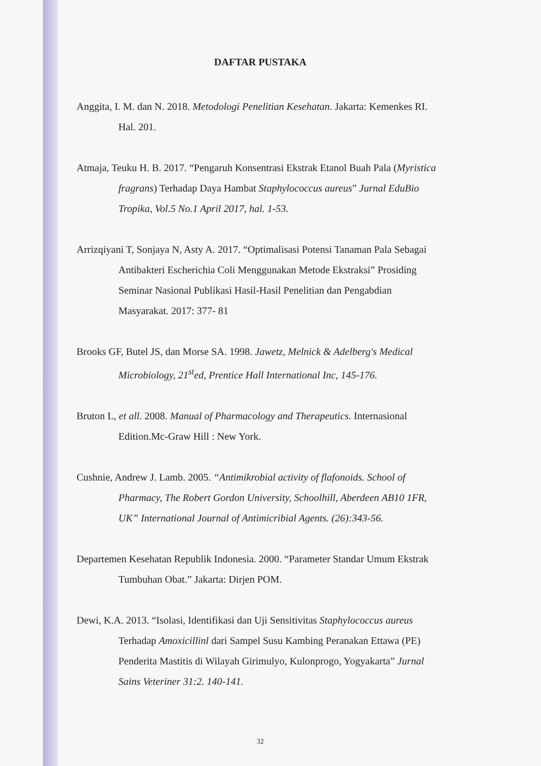DAFTAR PUSTAKA
Anggita, I. M. dan N. 2018. Metodologi Penelitian Kesehatan. Jakarta: Kemenkes RI. Hal. 201.
Atmaja, Teuku H. B. 2017. “Pengaruh Konsentrasi Ekstrak Etanol Buah Pala (Myristica fragrans) Terhadap Daya Hambat Staphylococcus aureus” Jurnal EduBio Tropika, Vol.5 No.1 April 2017, hal. 1-53.
Arrizqiyani T, Sonjaya N, Asty A. 2017. “Optimalisasi Potensi Tanaman Pala Sebagai Antibakteri Escherichia Coli Menggunakan Metode Ekstraksi” Prosiding Seminar Nasional Publikasi Hasil-Hasil Penelitian dan Pengabdian Masyarakat. 2017: 377- 81
Brooks GF, Butel JS, dan Morse SA. 1998. Jawetz, Melnick & Adelberg's Medical Microbiology, 21<sup>st</sup>ed, Prentice Hall International Inc, 145-176.
Bruton L, et all. 2008. Manual of Pharmacology and Therapeutics. Internasional Edition.Mc-Graw Hill : New York.
Cushnie, Andrew J. Lamb. 2005. “Antimikrobial activity of flafonoids. School of Pharmacy, The Robert Gordon University, Schoolhill, Aberdeen AB10 1FR, UK” International Journal of Antimicribial Agents. (26):343-56.
Departemen Kesehatan Republik Indonesia. 2000. “Parameter Standar Umum Ekstrak Tumbuhan Obat.” Jakarta: Dirjen POM.
Dewi, K.A. 2013. “Isolasi, Identifikasi dan Uji Sensitivitas Staphylococcus aureus Terhadap Amoxicillinl dari Sampel Susu Kambing Peranakan Ettawa (PE) Penderita Mastitis di Wilayah Girimulyo, Kulonprogo, Yogyakarta” Jurnal Sains Veteriner 31:2. 140-141.
32